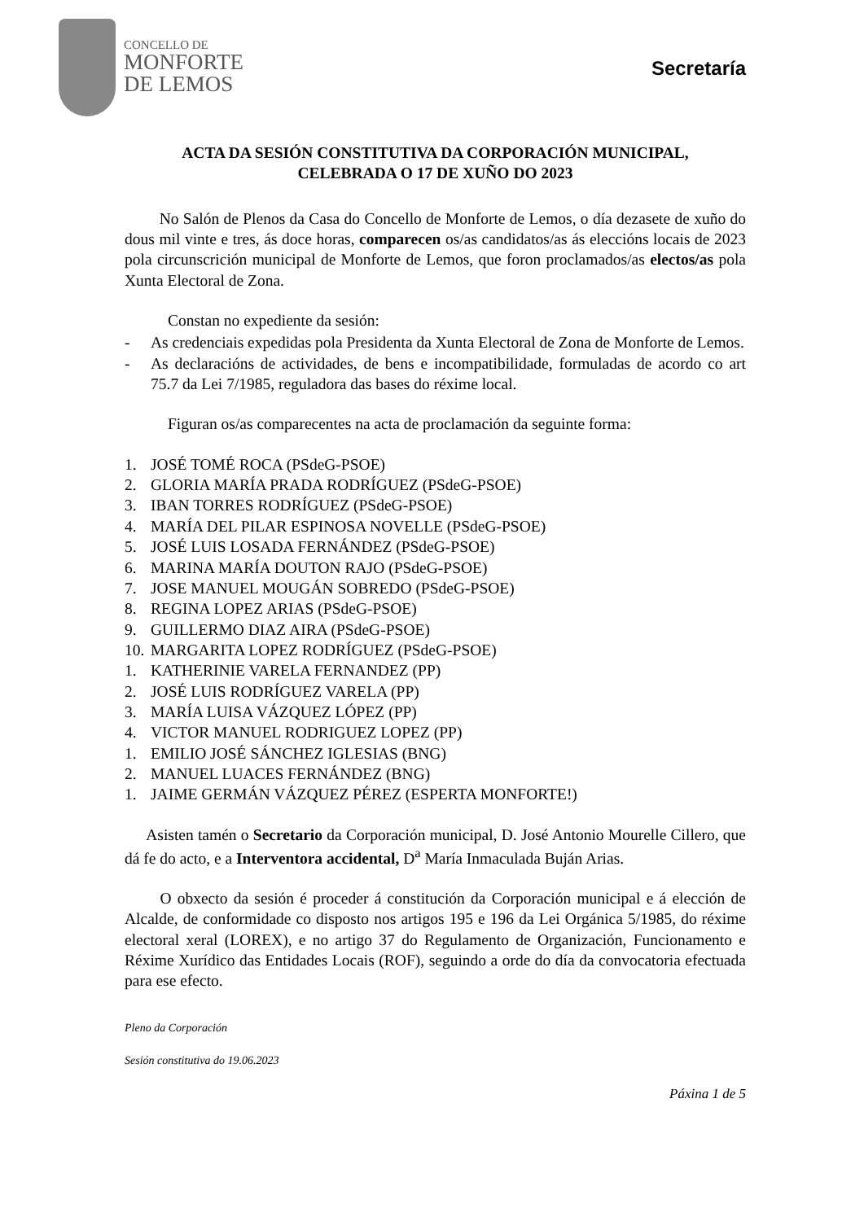CONCELLO DE
MONFORTE
DE LEMOS
Secretaría
ACTA DA SESIÓN CONSTITUTIVA DA CORPORACIÓN MUNICIPAL,
CELEBRADA O 17 DE XUÑO DO 2023
No Salón de Plenos da Casa do Concello de Monforte de Lemos, o día dezasete de xuño do dous mil vinte e tres, ás doce horas, comparecen os/as candidatos/as ás eleccións locais de 2023 pola circunscrición municipal de Monforte de Lemos, que foron proclamados/as electos/as pola Xunta Electoral de Zona.
Constan no expediente da sesión:
- As credenciais expedidas pola Presidenta da Xunta Electoral de Zona de Monforte de Lemos.
- As declaracións de actividades, de bens e incompatibilidade, formuladas de acordo co art 75.7 da Lei 7/1985, reguladora das bases do réxime local.
Figuran os/as comparecentes na acta de proclamación da seguinte forma:
1. JOSÉ TOMÉ ROCA (PSdeG-PSOE)
2. GLORIA MARÍA PRADA RODRÍGUEZ (PSdeG-PSOE)
3. IBAN TORRES RODRÍGUEZ (PSdeG-PSOE)
4. MARÍA DEL PILAR ESPINOSA NOVELLE (PSdeG-PSOE)
5. JOSÉ LUIS LOSADA FERNÁNDEZ (PSdeG-PSOE)
6. MARINA MARÍA DOUTON RAJO (PSdeG-PSOE)
7. JOSE MANUEL MOUGÁN SOBREDO (PSdeG-PSOE)
8. REGINA LOPEZ ARIAS (PSdeG-PSOE)
9. GUILLERMO DIAZ AIRA (PSdeG-PSOE)
10. MARGARITA LOPEZ RODRÍGUEZ (PSdeG-PSOE)
1. KATHERINIE VARELA FERNANDEZ (PP)
2. JOSÉ LUIS RODRÍGUEZ VARELA (PP)
3. MARÍA LUISA VÁZQUEZ LÓPEZ (PP)
4. VICTOR MANUEL RODRIGUEZ LOPEZ (PP)
1. EMILIO JOSÉ SÁNCHEZ IGLESIAS (BNG)
2. MANUEL LUACES FERNÁNDEZ (BNG)
1. JAIME GERMÁN VÁZQUEZ PÉREZ (ESPERTA MONFORTE!)
Asisten tamén o Secretario da Corporación municipal, D. José Antonio Mourelle Cillero, que dá fe do acto, e a Interventora accidental, D<sup>a</sup> María Inmaculada Buján Arias.
O obxecto da sesión é proceder á constitución da Corporación municipal e á elección de Alcalde, de conformidade co disposto nos artigos 195 e 196 da Lei Orgánica 5/1985, do réxime electoral xeral (LOREX), e no artigo 37 do Regulamento de Organización, Funcionamento e Réxime Xurídico das Entidades Locais (ROF), seguindo a orde do día da convocatoria efectuada para ese efecto.
Pleno da Corporación
Sesión constitutiva do 19.06.2023
Páxina 1 de 5